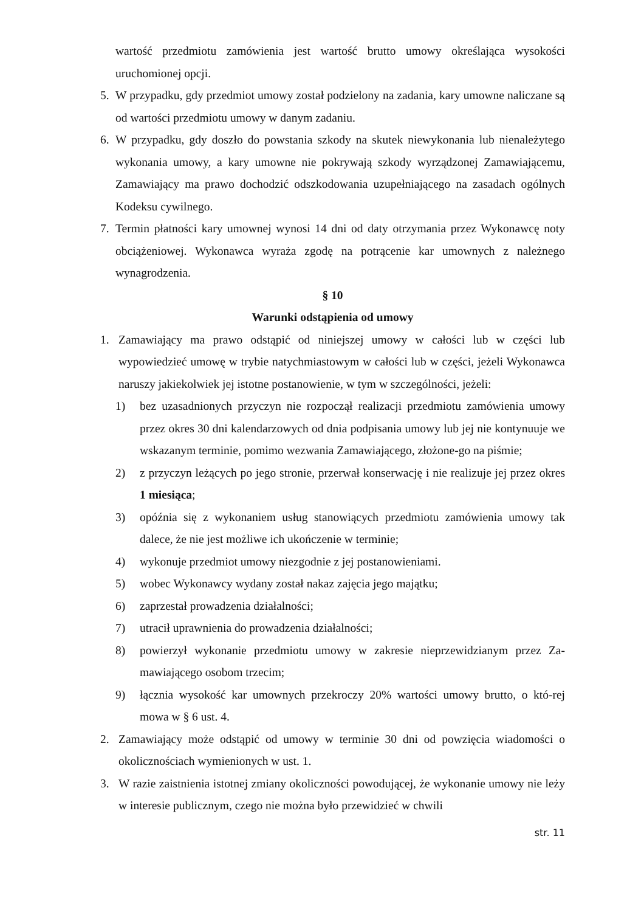wartość przedmiotu zamówienia jest wartość brutto umowy określająca wysokości uruchomionej opcji.
5. W przypadku, gdy przedmiot umowy został podzielony na zadania, kary umowne naliczane są od wartości przedmiotu umowy w danym zadaniu.
6. W przypadku, gdy doszło do powstania szkody na skutek niewykonania lub nienależytego wykonania umowy, a kary umowne nie pokrywają szkody wyrządzonej Zamawiającemu, Zamawiający ma prawo dochodzić odszkodowania uzupełniającego na zasadach ogólnych Kodeksu cywilnego.
7. Termin płatności kary umownej wynosi 14 dni od daty otrzymania przez Wykonawcę noty obciążeniowej. Wykonawca wyraża zgodę na potrącenie kar umownych z należnego wynagrodzenia.
§ 10
Warunki odstąpienia od umowy
1. Zamawiający ma prawo odstąpić od niniejszej umowy w całości lub w części lub wypowiedzieć umowę w trybie natychmiastowym w całości lub w części, jeżeli Wykonawca naruszy jakiekolwiek jej istotne postanowienie, w tym w szczególności, jeżeli:
1) bez uzasadnionych przyczyn nie rozpoczął realizacji przedmiotu zamówienia umowy przez okres 30 dni kalendarzowych od dnia podpisania umowy lub jej nie kontynuuje we wskazanym terminie, pomimo wezwania Zamawiającego, złożone-go na piśmie;
2) z przyczyn leżących po jego stronie, przerwał konserwację i nie realizuje jej przez okres 1 miesiąca;
3) opóźnia się z wykonaniem usług stanowiących przedmiotu zamówienia umowy tak dalece, że nie jest możliwe ich ukończenie w terminie;
4) wykonuje przedmiot umowy niezgodnie z jej postanowieniami.
5) wobec Wykonawcy wydany został nakaz zajęcia jego majątku;
6) zaprzestał prowadzenia działalności;
7) utracił uprawnienia do prowadzenia działalności;
8) powierzył wykonanie przedmiotu umowy w zakresie nieprzewidzianym przez Za-mawiającego osobom trzecim;
9) łącznia wysokość kar umownych przekroczy 20% wartości umowy brutto, o któ-rej mowa w § 6 ust. 4.
2. Zamawiający może odstąpić od umowy w terminie 30 dni od powzięcia wiadomości o okolicznościach wymienionych w ust. 1.
3. W razie zaistnienia istotnej zmiany okoliczności powodującej, że wykonanie umowy nie leży w interesie publicznym, czego nie można było przewidzieć w chwili
str. 11